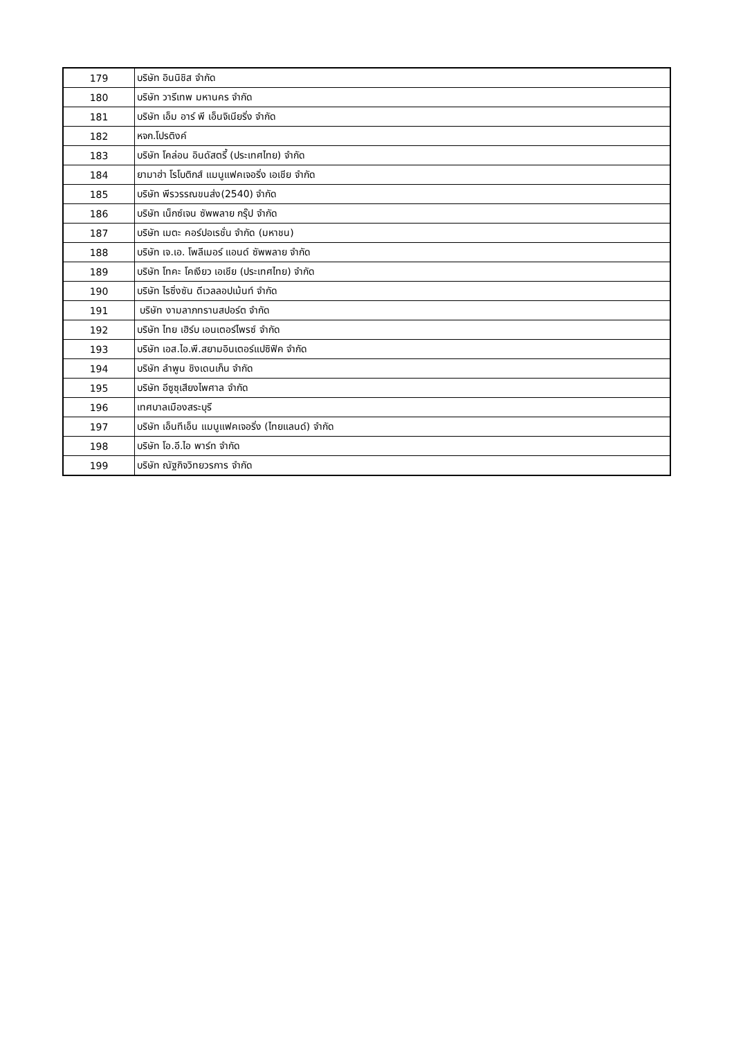| 179 | บริษัท อินนิชิส จำกัด |
| 180 | บริษัท วารีเทพ มหานคร จำกัด |
| 181 | บริษัท เอ็ม อาร์ พี เอ็นจิเนียริ่ง จำกัด |
| 182 | หจก.โปรติงค์ |
| 183 | บริษัท โคล่อน อินดัสตรี้ (ประเทศไทย) จำกัด |
| 184 | ยามาฮ่า โรโบติกส์ แมนูแฟคเจอริ่ง เอเชีย จำกัด |
| 185 | บริษัท พีรวรรณขนส่ง(2540) จำกัด |
| 186 | บริษัท เน็กซ์เจน ซัพพลาย กรุ๊ป จำกัด |
| 187 | บริษัท เมตะ คอร์ปอเรชั่น จำกัด (มหาชน) |
| 188 | บริษัท เจ.เอ. โพลีเมอร์ แอนด์ ซัพพลาย จำกัด |
| 189 | บริษัท โทคะ โคเงียว เอเชีย (ประเทศไทย) จำกัด |
| 190 | บริษัท ไรซิ่งซัน ดีเวลลอปเม้นท์ จำกัด |
| 191 | บริษัท งามลาภทรานสปอร์ต จำกัด |
| 192 | บริษัท ไทย เฮิร์บ เอนเตอร์ไพรซ์ จำกัด |
| 193 | บริษัท เอส.ไอ.พี.สยามอินเตอร์แปซิฟิค จำกัด |
| 194 | บริษัท ลำพูน ชิงเดนเก็น จำกัด |
| 195 | บริษัท อีซูซุเสียงไพศาล จำกัด |
| 196 | เทศบาลเมืองสระบุรี |
| 197 | บริษัท เอ็นทีเอ็น แมนูแฟคเจอริ่ง (ไทยแลนด์) จำกัด |
| 198 | บริษัท โอ.อี.ไอ พาร์ท จำกัด |
| 199 | บริษัท ณัฐกิจวิทยวรการ จำกัด |